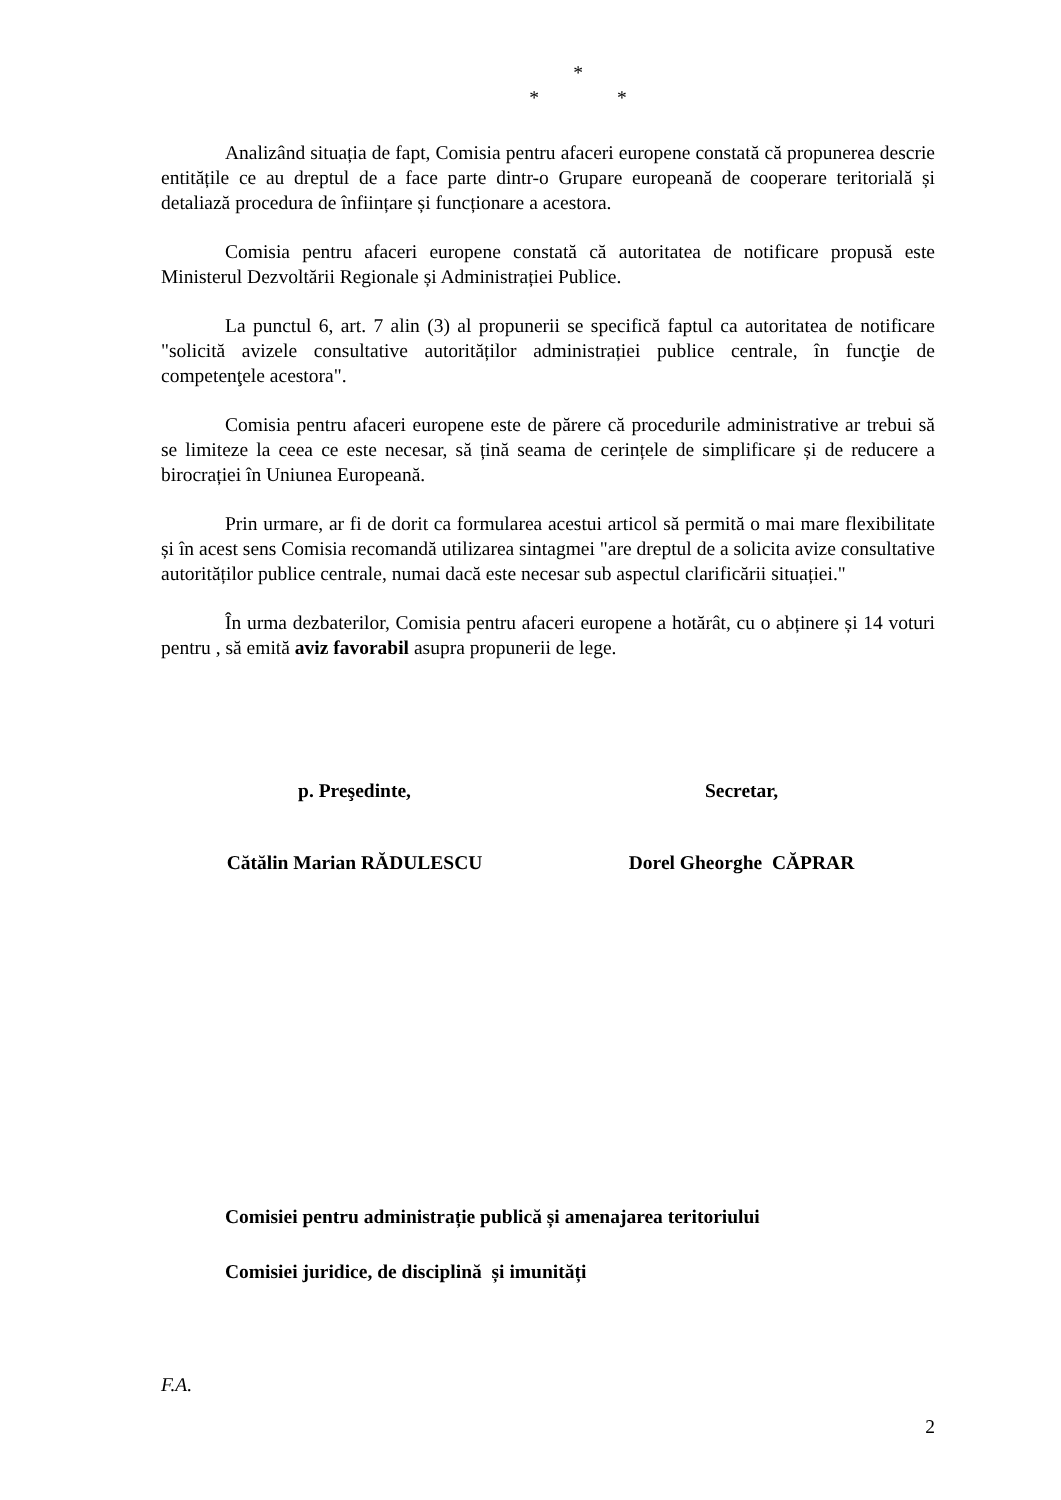*
* *
Analizând situația de fapt, Comisia pentru afaceri europene constată că propunerea descrie entitățile ce au dreptul de a face parte dintr-o Grupare europeană de cooperare teritorială și detaliază procedura de înființare și funcționare a acestora.
Comisia pentru afaceri europene constată că autoritatea de notificare propusă este Ministerul Dezvoltării Regionale și Administrației Publice.
La punctul 6, art. 7 alin (3) al propunerii se specifică faptul ca autoritatea de notificare "solicită avizele consultative autorităților administrației publice centrale, în funcţie de competenţele acestora".
Comisia pentru afaceri europene este de părere că procedurile administrative ar trebui să se limiteze la ceea ce este necesar, să țină seama de cerințele de simplificare și de reducere a birocrației în Uniunea Europeană.
Prin urmare, ar fi de dorit ca formularea acestui articol să permită o mai mare flexibilitate și în acest sens Comisia recomandă utilizarea sintagmei "are dreptul de a solicita avize consultative autorităților publice centrale, numai dacă este necesar sub aspectul clarificării situației."
În urma dezbaterilor, Comisia pentru afaceri europene a hotărât, cu o abținere și 14 voturi pentru , să emită aviz favorabil asupra propunerii de lege.
p. Preşedinte, Secretar,
Cătălin Marian RĂDULESCU Dorel Gheorghe CĂPRAR
Comisiei pentru administrație publică și amenajarea teritoriului
Comisiei juridice, de disciplină și imunități
F.A.
2